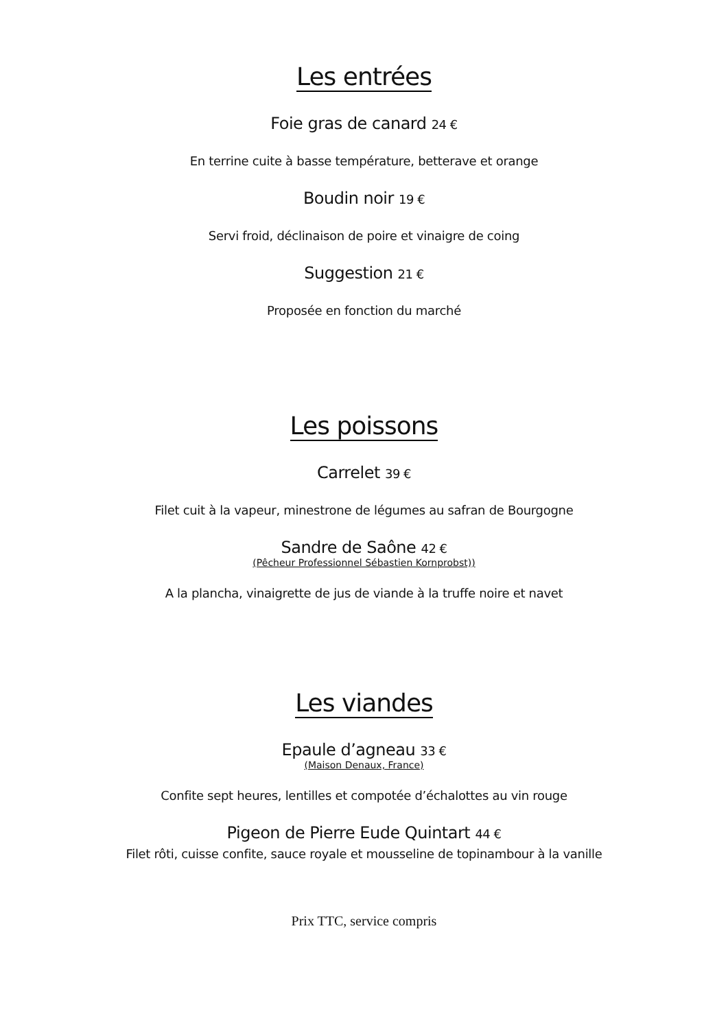Les entrées
Foie gras de canard 24 €
En terrine cuite à basse température, betterave et orange
Boudin noir 19 €
Servi froid, déclinaison de poire et vinaigre de coing
Suggestion 21 €
Proposée en fonction du marché
Les poissons
Carrelet 39 €
Filet cuit à la vapeur, minestrone de légumes au safran de Bourgogne
Sandre de Saône 42 €
(Pêcheur Professionnel Sébastien Kornprobst))
A la plancha, vinaigrette de jus de viande à la truffe noire et navet
Les viandes
Epaule d’agneau 33 €
(Maison Denaux, France)
Confite sept heures, lentilles et compotée d’échalottes au vin rouge
Pigeon de Pierre Eude Quintart 44 €
Filet rôti, cuisse confite, sauce royale et mousseline de topinambour à la vanille
Prix TTC, service compris